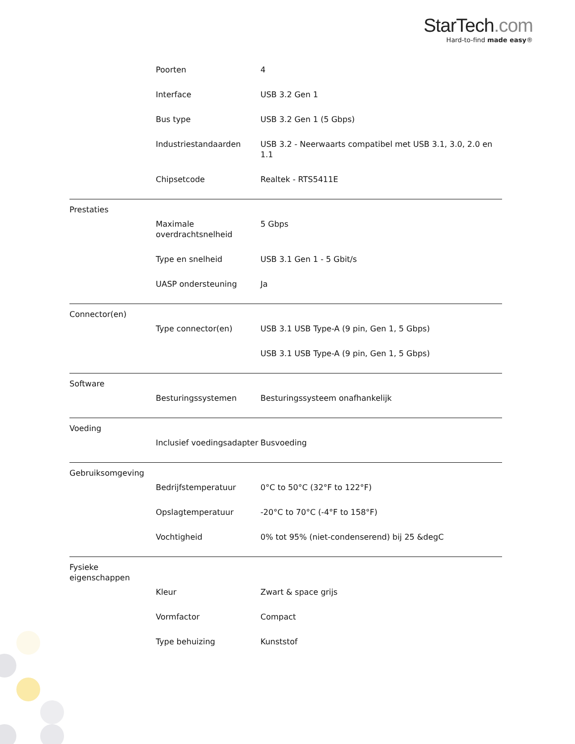StarTech.com
Hard-to-find made easy®
| | Poorten | 4 |
| | Interface | USB 3.2 Gen 1 |
| | Bus type | USB 3.2 Gen 1 (5 Gbps) |
| | Industriestandaarden | USB 3.2 - Neerwaarts compatibel met USB 3.1, 3.0, 2.0 en 1.1 |
| | Chipsetcode | Realtek - RTS5411E |
| Prestaties | | |
| | Maximale overdrachtsnelheid | 5 Gbps |
| | Type en snelheid | USB 3.1 Gen 1 - 5 Gbit/s |
| | UASP ondersteuning | Ja |
| Connector(en) | | |
| | Type connector(en) | USB 3.1 USB Type-A (9 pin, Gen 1, 5 Gbps) |
| | | USB 3.1 USB Type-A (9 pin, Gen 1, 5 Gbps) |
| Software | | |
| | Besturingssystemen | Besturingssysteem onafhankelijk |
| Voeding | | |
| | Inclusief voedingsadapter | Busvoeding |
| Gebruiksomgeving | | |
| | Bedrijfstemperatuur | 0°C to 50°C (32°F to 122°F) |
| | Opslagtemperatuur | -20°C to 70°C (-4°F to 158°F) |
| | Vochtigheid | 0% tot 95% (niet-condenserend) bij 25 &degC |
| Fysieke eigenschappen | | |
| | Kleur | Zwart & space grijs |
| | Vormfactor | Compact |
| | Type behuizing | Kunststof |